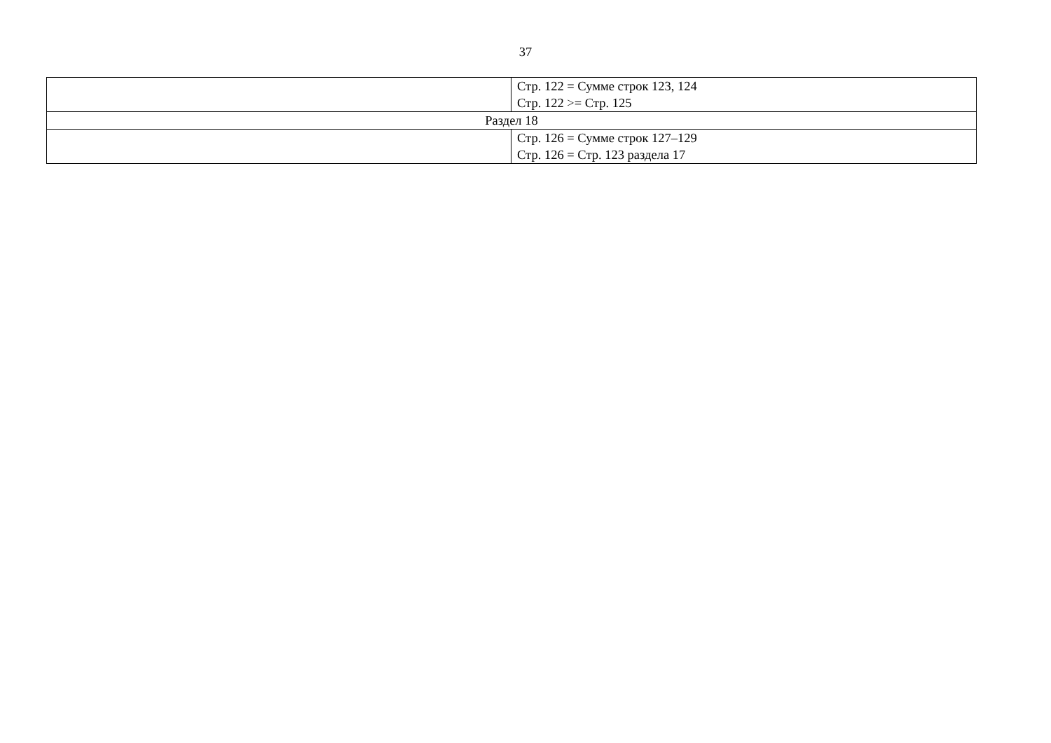37
| | Стр. 122 = Сумме строк 123, 124 Стр. 122 >= Стр. 125 |
| Раздел 18 | |
| | Стр. 126 = Сумме строк 127–129 Стр. 126 = Стр. 123 раздела 17 |